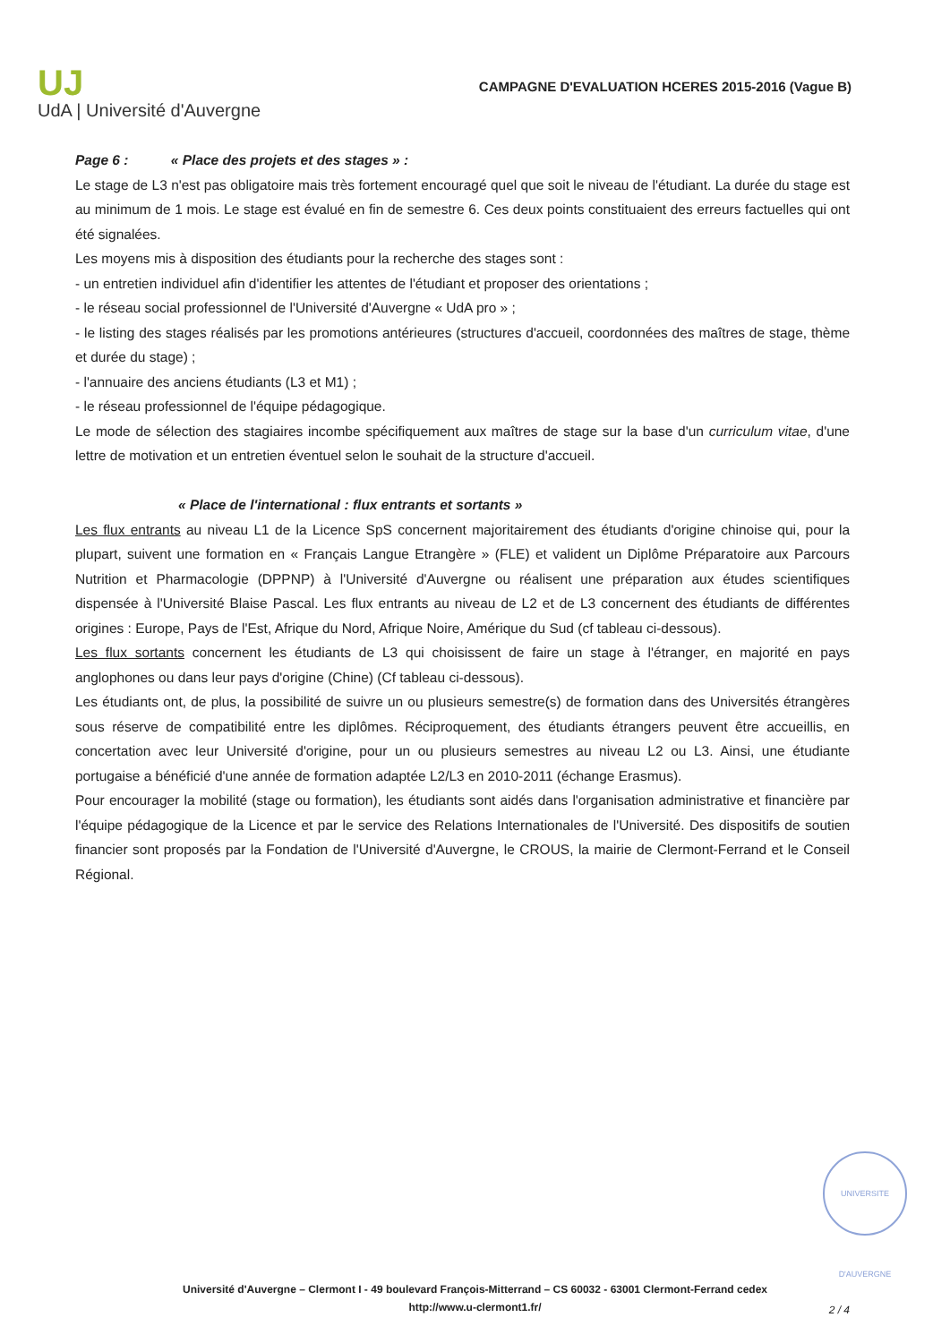UJ
UdA | Université d'Auvergne
CAMPAGNE D'EVALUATION HCERES 2015-2016 (Vague B)
Page 6 : « Place des projets et des stages » :
Le stage de L3 n'est pas obligatoire mais très fortement encouragé quel que soit le niveau de l'étudiant. La durée du stage est au minimum de 1 mois. Le stage est évalué en fin de semestre 6. Ces deux points constituaient des erreurs factuelles qui ont été signalées.
Les moyens mis à disposition des étudiants pour la recherche des stages sont :
- un entretien individuel afin d'identifier les attentes de l'étudiant et proposer des orientations ;
- le réseau social professionnel de l'Université d'Auvergne « UdA pro » ;
- le listing des stages réalisés par les promotions antérieures (structures d'accueil, coordonnées des maîtres de stage, thème et durée du stage) ;
- l'annuaire des anciens étudiants (L3 et M1) ;
- le réseau professionnel de l'équipe pédagogique.
Le mode de sélection des stagiaires incombe spécifiquement aux maîtres de stage sur la base d'un curriculum vitae, d'une lettre de motivation et un entretien éventuel selon le souhait de la structure d'accueil.
« Place de l'international : flux entrants et sortants »
Les flux entrants au niveau L1 de la Licence SpS concernent majoritairement des étudiants d'origine chinoise qui, pour la plupart, suivent une formation en « Français Langue Etrangère » (FLE) et valident un Diplôme Préparatoire aux Parcours Nutrition et Pharmacologie (DPPNP) à l'Université d'Auvergne ou réalisent une préparation aux études scientifiques dispensée à l'Université Blaise Pascal. Les flux entrants au niveau de L2 et de L3 concernent des étudiants de différentes origines : Europe, Pays de l'Est, Afrique du Nord, Afrique Noire, Amérique du Sud (cf tableau ci-dessous).
Les flux sortants concernent les étudiants de L3 qui choisissent de faire un stage à l'étranger, en majorité en pays anglophones ou dans leur pays d'origine (Chine) (Cf tableau ci-dessous).
Les étudiants ont, de plus, la possibilité de suivre un ou plusieurs semestre(s) de formation dans des Universités étrangères sous réserve de compatibilité entre les diplômes. Réciproquement, des étudiants étrangers peuvent être accueillis, en concertation avec leur Université d'origine, pour un ou plusieurs semestres au niveau L2 ou L3. Ainsi, une étudiante portugaise a bénéficié d'une année de formation adaptée L2/L3 en 2010-2011 (échange Erasmus).
Pour encourager la mobilité (stage ou formation), les étudiants sont aidés dans l'organisation administrative et financière par l'équipe pédagogique de la Licence et par le service des Relations Internationales de l'Université. Des dispositifs de soutien financier sont proposés par la Fondation de l'Université d'Auvergne, le CROUS, la mairie de Clermont-Ferrand et le Conseil Régional.
UNIVERSITE D'AUVERGNE
Université d'Auvergne – Clermont I - 49 boulevard François-Mitterrand – CS 60032 - 63001 Clermont-Ferrand cedex
http://www.u-clermont1.fr/
2 / 4